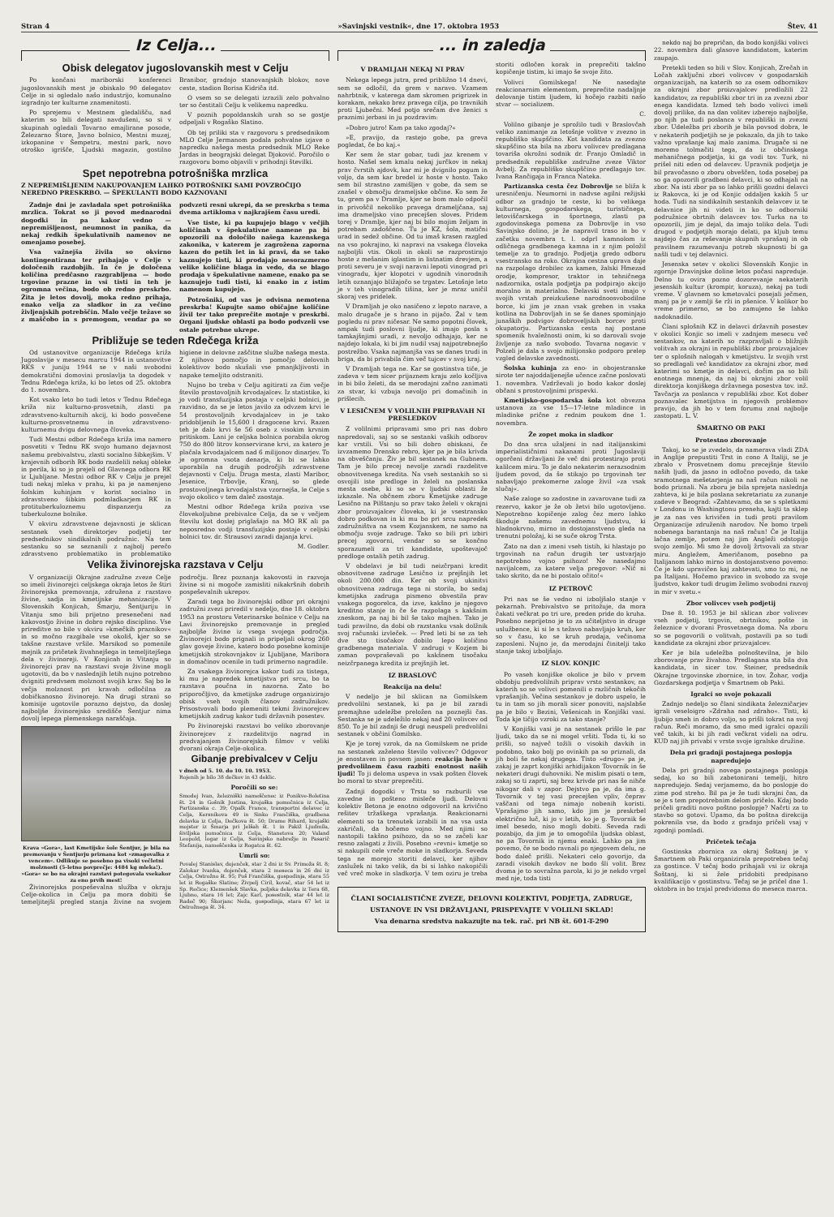Stran 4 »Savinjski vestnik«, dne 17. oktobra 1953 Štev. 41
Iz Celja...
Obisk delegatov jugoslovanskih mest v Celju
Po končani mariborski konferenci jugoslovanskih mest je obiskalo 90 delegatov Celje in si ogledalo našo industrijo, komunalno izgradnjo ter kulturne znamenitosti.
Po sprejemu v Mestnem gledališču, nad katerim so bili delegati navdušeni, so si v skupinah ogledali Tovarno emajlirane posode, Železarno Štore, Javno bolnico, Mestni muzej, izkopanine v Šempetru, mestni park, novo otroško igrišče, Ljudski magazin, gostilno Branibor, gradnjo stanovanjskih blokov, nove ceste, stadion Borisa Kidriča itd.
O vsem so se delegati izrazili zelo pohvalno ter so čestitali Celju k velikemu napredku.
V poznih popoldanskih urah so se gostje odpeljali v Rogaško Slatino.
Ob tej priliki sta v razgovoru s predsednikom MLO Celje Jermanom podala pohvalne izjave o napredku našega mesta predsednik MLO Reke Jardas in beograjski delegat Djoković. Poročilo o razgovoru bomo objavili v prihodnji številki.
Spet nepotrebna potrošniška mrzlica
Z NEPREMIŠLJENIM NAKUPOVANJEM LAHKO POTROŠNIKI SAMI POVZROČIJO NEREDNO PRESKRBO. — ŠPEKULANTI BODO KAZNOVANI
Zadnje dni je zavladala spet potrošniška mrzlica. Tokrat so ji povod mednarodni dogodki in pa kakor vedno — nepremišljenost, neumnost in panika, da nekaj redkih špekulativnih namenov ne omenjamo posebej.
Vsa važnejša živila so okvirno kontingentirana ter prihajajo v Celje v določenih razdobjih. In če je določena količina predčasno razgrabljena — bodo trgovine prazne in vsi tisti in teh je ogromna večina, bodo ob redno preskrbo. Žita je letos dovolj, moka redno prihaja, enako velja za sladkor in za večino življenjskih potrebščin. Malo večje težave so z maščobo in s premogom, vendar pa so podvzeti resni ukrepi, da se preskrba s tema dvema artikloma v najkrajšem času uredi.
Vse tiste, ki pa kupujejo blago v večjih količinah v špekulativne namene pa bi opozorili na določilo našega kazenskega zakonika, v katerem je zagrožena zaporna kazen do petih let in ki pravi, da se tako kaznujejo tisti, ki prodajajo nesorazmerno velike količine blaga in vedo, da se blago prodaja v špekulativne namene, enako pa se kaznujejo tudi tisti, ki enako in z istim namenom kupujejo.
Potrošniki, od vas je odvisna nemotena preskrba! Kupujte samo običajne količine živil ter tako preprečite motnje v preskrbi. Organi ljudske oblasti pa bodo podvzeli vse ostale potrebne ukrepe.
Približuje se teden Rdečega križa
Od ustanovitve organizacije Rdečega križa Jugoslavije v mesecu marcu 1944 in ustanovitve RKS v juniju 1944 se v naši svobodni demokratični domovini proslavlja ta dogodek v Tednu Rdečega križa, ki bo letos od 25. oktobra do 1. novembra.
Kot vsako leto bo tudi letos v Tednu Rdečega križa niz kulturno-prosvetnih, zlasti pa zdravstveno-kulturnih akcij, ki bodo posvečene kulturno-prosvetnemu in zdravstveno-kulturnemu dvigu delovnega človeka.
Tudi Mestni odbor Rdečega križa ima namero posvetiti v Tednu RK svojo humano dejavnost našemu prebivalstvu, zlasti socialno šibkejšim. V krajevnih odborih RK bodo razdelili nekaj obleke in perila, ki so jo prejeli od Glavnega odbora RK iz Ljubljane. Mestni odbor RK v Celju je prejel tudi nekaj mleka v prahu, ki pa je namenjeno šolskim kuhinjam v korist socialno in zdravstveno šibkim podmladkarjem RK in protituberkuloznemu dispanzerju za tuberkulozne bolnike.
V okviru zdravstvene dejavnosti je sklican sestanek vseh direktorjev podjetij ter predsednikov sindikalnih podružnic. Na tem sestanku so se seznanili z najbolj perečo zdravstveno problematiko in problematiko higiene in delovne zaščitne službe našega mesta. Z njihovo pomočjo in pomočjo delovnih kolektivov bodo skušali vse pmanjkljivosti in napake temeljito odstraniti.
Nujno bo treba v Celju agitirati za čim večje število prostovoljnih krvodajalcev. Iz statistike, ki jo vodi transfuzijska postaja v celjski bolnici, je razvidno, da se je letos javilo za odvzem krvi le 54 prostovoljnih krvodajalcev in je tako pridobljenih le 15,600 l dragocene krvi. Razen teh je dalo krvi še 56 oseb z visokim krvnim pritiskom. Lani je celjska bolnica porabila okrog 750 do 800 litrov konservirane krvi, za katero je plačala krvodajalcem nad 6 milijonov dinarjev. To je ogromna vsota denarja, ki bi se lahko uporabila na drugih področjih zdravstvene dejavnosti v Celju. Druga mesta, zlasti Maribor, Jesenice, Trbovlje, Kranj, so glede prostovoljnega krvodajalstva vzornejša, le Celje s svojo okolico v tem daleč zaostaja.
Mestni odbor Rdečega križa poziva vse človekoljubne prebivalce Celja, da se v večjem številu kot doslej priglašajo na MO RK ali pa neposredno vodji transfuzijske postaje v celjski bolnici tov. dr. Strausovi zaradi dajanja krvi.
M. Godler.
Velika živinorejska razstava v Celju
V organizaciji Okrajne zadružne zveze Celje so imeli živinorejci celjskega okraja letos že štiri živinorejska premovanja, združena z razstavo živine, sadja in kmetijske mehanizacije. V Slovenskih Konjicah, Šmarju, Šentjuriju in Vitanju smo bili prijetno presenečeni nad kakovostjo živine in dobro rejsko disciplino. Vse prireditve so bile v okviru »kmečkih praznikov« in so močno razgibale vse okoliš, kjer so se takšne razstave vršile. Marsikod so pomenile mejnik za pričetek živahnejšega in temeljitejšega dela v živinoreji. V Konjicah in Vitanju so živinorejci prav na razstavi svoje živine mogli ugotoviti, da bo v naslednjih letih nujno potrebno dvigniti predvsem molznost svojih krav. Saj bo le večja molznost pri kravah odločilna za dobičkanosno živinorejo. Na drugi strani so komisije ugotovile porazno dejstvo, da doslej najboljše živinorejsko središče Šentjur nima dovolj lepega plemenskega naraščaja.
Krava »Gora«, last Kmetijske šole Šentjur, je bila na premovanju v Šentjurju priznana kot »zmagovalka z vencem«. Odlikuje se posebno pa visoki večletni molznosti (5-letno povprečje: 4484 kg mleka!). »Gora« se bo na okrajni razstavi potegovala vsekakor za eno prvih mest!
Živinorejska pospeševalna služba v okraju Celje-okolica in Celju pa mora dobiti še temeljitejši pregled stanja živine na svojem področju. Brez poznanja kakovosti in razvoja živine si ni mogoče zamisliti nikakršnih dobrih pospeševalnih ukrepov.
Zaradi tega bo živinorejski odbor pri okrajni zadružni zvezi priredil v nedeljo, dne 18. oktobra 1953 na prostoru Veterinarske bolnice v Celju na Lavi živinorejsko premovanje in pregled najboljše živine iz vsega svojega področja. Živinorejci bodo prignali in pripeljali okrog 260 glav goveje živine, katero bodo posebne komisije kmetijskih strokovnjakov iz Ljubljane, Maribora in domačinov ocenile in tudi primerno nagradile.
Za vsakega živinorejca kakor tudi za tistega, ki mu je napredek kmetijstva pri srcu, bo ta razstava poučna in nazorna. Zato bo priporočljivo, da kmetijske zadruge organizirajo obisk vseh svojih članov zadružnikov. Prisostvovali bodo plemeniti tekmi živinorejcev kmetijskih zadrug kakor tudi državnih posestev.
Po živinorejski razstavi bo veliko zborovanje živinorejcev z razdelitvijo nagrad in predvajanjem živinorejskih filmov v veliki dvorani okraja Celje-okolica.
Gibanje prebivalcev v Celju
v dneh od 5. 10. do 10. 10. 1953.
Rojenih je bilo 38 dečkov in 43 deklic.
Poročili so se:
Smodej Ivan, železniški nameščenec iz Ponikve-Boletina št. 24 in Gošnik Justina, krojaška pomočnica iz Celja, Partizanska c. 39; Opalk France, transportni delavec iz Celja, Kersnikova 49 in Sinko Frančiška, gradbena delavka iz Celja, Dečkova št. 50; Drame Rihard, krojaški mojster iz Šmarja pri Jelšah št. 1 in Pakiž Ljudmila, šiviljska pomočnica iz Celja, Stanetova 20; Valand Leopold, logar iz Celja, Savinjsko nabrežje in Pasarič Štefanija, nameščenka iz Rogatca št. 62.
Umrli so:
Povalej Stanislav, dojenček, star 2 dni iz Sv. Primoža št. 8; Zalokar Ivanka, dojenček, stara 2 meseca in 26 dni iz Celja, Ostrožno št. 95; Poš Frančiška, gospodinja, stara 55 let iz Rogaške Slatine; Živpelj Ciril, kovač, star 54 let iz Sp. Rečice; Klemenšek Slavka, poljska delavka iz Tera 68, Ljubno, stara 16 let; Zajc Karl, posestnik, star 44 let iz Radeč 90; Škorjanc Neža, gospodinja, stara 67 let iz Ostrožnega št. 34.
... in zaledja
V DRAMLJAH NEKAJ NI PRAV
Nekega lepega jutra, pred približno 14 dnevi, sem se odločil, da grem v naravo. Vzamem nahrbtnik, v katerega dam skromen prigrizek in korakam, nekako brez pravega cilja, po travnikih proti Ljubečni. Med potjo srečam dve ženici s praznimi jerbasi in ju pozdravim:
»Dobro jutro! Kam pa tako zgodaj?«
»E, pravijo, da rastejo gobe, pa greva pogledat, če bo kaj.«
Ker sem že star gobar, tudi jaz krenem v hosto. Našel sem kmalu nekaj jurčkov in nekaj prav čvrstih ajdovk, kar mi je dvignilo pogum in voljo, da sem kar bredel iz hoste v hosto. Tako sem bil strastno zamišljen v gobe, da sem se znašel v območju drameljske občine. Ko sem že tu, grem pa v Dramlje, kjer se bom malo odpočil in privoščil nekoliko pravega drameljčana, saj ima drameljsko vino precejšen sloves. Pridem torej v Dramlje, kjer naj bi bilo mojim željam in potrebam zadoščeno. Tu je KZ, šola, matični urad in sedež občine. Od tu imaš krasen razgled na vso pokrajino, ki napravi na vsakega človeka najboljši vtis. Okoli in okoli se razprostirajo hoste z mešanim iglastim in listnatim drevjem, a proti severu je v svoji naravni lepoti vinograd pri vinogradu, kjer klopotci v ugodnih vinorodnih letih oznanjajo bližajočo se trgatev. Letošnje leto je v teh vinogradih tišina, ker je mraz uničil skoraj ves pridelek.
V Dramljah je oko nasičeno z lepoto narave, a malo drugače je s hrano in pijačo. Žal v tem pogledu ni prav ničesar. Ne samo popotni človek, ampak tudi poslovni ljudje, ki imajo posla s tamkajšnjimi uradi, z nevoljo odhajajo, ker ne najdejo lokala, ki bi jim nudil vsaj najpotrebnejšo postrežbo. Vsaka najmanjša vas se danes trudi in briga, da bi privabila čim več tujcev v svoj kraj.
V Dramljah tega ne. Kar se gostinstva tiče, je zadeva v tem sicer prijaznem kraju zelo kočljiva in bi bilo želeti, da se merodajni začno zanimati za stvar, ki vzbuja nevoljo pri domačinih in prišlecih.
V LESIČNEM V VOLILNIH PRIPRAVAH NI PRESLEDKOV
Z volilnimi pripravami smo pri nas dobro napredovali, saj so se sestanki vaških odborov kar vrstili. Vsi so bili dobro obiskani, če izvzamemo Drensko rebro, kjer pa je bila krivda na obveščanju. Živ je bil sestanek na Gubnem. Tam je bilo precej nevolje zaradi razdelitve obnovitvenega kredita. Na vseh sestankih so si osvojili iste predloge in želeli na poslanska mesta osebe, ki so se v ljudski oblasti že izkazale. Na občnem zboru Kmetijske zadruge Lesično na Pilštanju so prav tako želeli v okrajni zbor proizvajalcev človeka, ki je vsestransko dobro podkovan in ki mu bo pri srcu napredek zadružništva na vsem Kozjanskem, ne samo na območju svoje zadruge. Tako so bili pri izbiri precej zgovorni, vendar so se končno sporazumeli za tri kandidate, upoštevajoč predloge ostalih petih zadrug.
V obdelavi je bil tudi neizčrpani kredit obnovitvene zadruge Lesično iz prejšnjih let okoli 200.000 din. Ker ob svoji ukinitvi obnovitvena zadruga tega ni storila, bo sedaj kmetijska zadruga pismeno obvestila prav vsakega pogorelca, da izve, kakšno je njegovo kreditno stanje in če še razpolaga s kakšnim zneskom, pa naj bi bil še tako majhen. Tako je tudi pravilno, da dobi ob razstanku vsak dolžnik svoj računski izvleček. — Pred leti bi se za teh dve sto tisočakov dobilo lepo količino gradbenega materiala. V zadrugi v Kozjem bi zaman povpraševali po kakšnem tisočaku neizčrpanega kredita iz prejšnjih let.
IZ BRASLOVČ
Reakcija na delu!
V nedeljo je bil sklican na Gomilskem predvolilni sestanek, ki pa je bil zaradi premajhne udeležbe preložen na poznejši čas. Sestanka se je udeležilo nekaj nad 20 volivcev od 850. To je bil zadnji še drugi neuspeli predvolilni sestanek v občini Gomilsko.
Kje je torej vzrok, da na Gomilskem ne pride na sestanek zaželeno število volivcev? Odgovor je enostaven in povsem jasen: reakcija hoče v predvolilnem času razbiti enotnost naših ljudi! To ji deloma uspeva in vsak pošten človek bo moral to stvar preprečiti.
Zadnji dogodki v Trstu so razburili vse zavedne in pošteno misleče ljudi. Delovni kolektiv Betona je enotno odgovoril na krivično rešitev tržaškega vprašanja. Reakcionarni elementi so ta trenutek izrabili in na vsa usta zakričali, da hočemo vojno. Med njimi so nastopili takšno psihozo, da so se začeli kar resno zalagati z živili. Posebno »revni« kmetje so si nakupili cele vreče moke in sladkorja. Seveda tega ne morejo storiti delavci, ker njihov zaslužek ni tako velik, da bi si lahko nakopičili več vreč moke in sladkorja. V tem oziru je treba storiti odločen korak in preprečiti takšno kopičenje tistim, ki imajo še svoje žito.
Volivci Gomilskega! Ne nasedajte reakcionarnim elementom, preprečite nadaljnje delovanje tistim ljudem, ki hočejo razbiti našo stvar — socializem.
C.
Volilno gibanje je sprožilo tudi v Braslovčah veliko zanimanje za letošnje volitve v zvezno in republiško skupščino. Kot kandidata za zvezno skupščino sta bila na zboru volivcev predlagana tovariša okrožni sodnik dr. Franjo Omladič in predsednik republiške zadružne zveze Viktor Avbelj. Za republiško skupščino predlagajo tov. Ivana Rančigaja in Franca Nateka.
Partizanska cesta čez Dobrovlje se bliža k uresničenju. Neumorni in nadvse agilni režijski odbor za gradnjo te ceste, ki bo velikega kulturnega, gospodarskega, turističnega, letoviščarskega in športnega, zlasti pa zgodovinskega pomena za Dobrovlje in vso Savinjsko dolino, je že napravil traso in bo v začetku novembra t. l. odprl kamnolom iz odličnega gradbenega kamna in z njim položil temelje za to gradnjo. Podjetja gredo odboru vsestransko na roko. Okrajna cestna uprava daje na razpolago drobilec za kamen, žalski Hmezad orodje, kompresor, traktor in tehničnega nadzornika, ostala podjetja pa podpirajo akcijo moralno in materialno. Delavski sveti imajo v svojih vrstah preizkušene narodnoosvobodilne borce, ki jim je znan vsak greben in vsaka kotlina na Dobrovljah in se še danes spominjajo junaških podvigov dobroveljskih borcev proti okupatorju. Partizanska cesta naj postane spomenik hvaležnosti onim, ki so darovali svoje življenje za našo svobodo. Tovarna nogavic v Polzeli je dala s svojo milijonsko podporo prelep vzgled delavske zavednosti.
Šolska kuhinja za eno- in obojestranske sirote ter najoddaljenejše učence začne poslovati 1. novembra. Vzdrževali jo bodo kakor doslej občani s prostovoljnimi prispevki.
Kmetijsko-gospodarska šola kot obvezna ustanova za vse 15—17-letne mladince in mladinke prične z rednim poukom dne 1. novembra.
Že zopet moka in sladkor
Do dna srca užaljeni in nad italijanskimi imperialističnimi nakanami proti Jugoslaviji ogorčeni državljani že več dni protestirajo proti kalilcem miru. To je dalo nekaterim nerazsodnim ljudem povod, da še stikajo po trgovinah ter nabavljajo prekomerne zaloge živil »za vsak slučaj«.
Naše zaloge so zadostne in zavarovane tudi za rezervo, kakor je že ob žetvi bilo ugotovljeno. Nepotrebno kopičenje zalog čez mero lahko škoduje našemu zavednemu ljudstvu, ki hladnokrvno, mirno in dostojanstveno gleda na trenutni položaj, ki se suče okrog Trsta.
Zato na dan z imeni vseh tistih, ki hlastajo po trgovinah na račun drugih ter ustvarjajo nepotrebno vojno psihozo! Ne nasedajmo navijalcem, za katere velja pregovor: »Nič ni tako skrito, da ne bi postalo očito!«
IZ PETROVČ
Pri nas se še vedno ni izboljšalo stanje v pekarnah. Prebivalstvo se pritožuje, da mora čakati večkrat po tri ure, preden pride do kruha. Posebno neprijetno je to za učiteljstvo in druge uslužbence, ki si le s težavo nabavljajo kruh, ker so v času, ko se kruh prodaja, večinoma zaposleni. Nujno je, da merodajni činitelji tako stanje takoj izboljšajo.
IZ SLOV. KONJIC
Po vaseh konjiške okolice je bilo v prvem obdobju predvolilnih priprav vrsto sestankov, na katerih so se volivci pomenili o različnih tekočih vprašanjih. Večina sestankov je dobro uspelo, le tu in tam so jih morali sicer ponoviti, najslabše pa je bilo v Bezini, Vešenicah in Konjiški vasi. Toda kje tičijo vzroki za tako stanje?
V Konjiški vasi je na sestanek prišlo le par ljudi, tako da se ni mogel vršiti. Toda ti, ki so prišli, so največ tožili o visokih davkih in podobno, tako bolj po ovinkih pa so priznali, da jih boli še nekaj drugega. Tisto »drugo« pa je, zakaj je zaprt konjiški arhidijakon Tovornik in še nekateri drugi duhovniki. Ne mislim pisati o tem, zakaj so ti zaprti, saj brez krivde pri nas še nihče nikogar dali v zapor. Dejstvo pa je, da ima g. Tovornik v tej vasi precejšen vpliv, čeprav vaščani od tega nimajo nobenih koristi. Vprašajmo jih samo, kdo jim je preskrbel električno luč, ki jo v letih, ko je g. Tovornik še imel besedo, niso mogli dobiti. Seveda radi pozabijo, da jim je to omogočila ljudska oblast, ne pa Tovornik in njemu enaki. Lahko pa jim povemo, če se bodo ravnali po njegovem delu, ne bodo daleč prišli. Nekateri celo govorijo, da zaradi visokih davkov ne bodo šli volit. Brez dvoma je to sovražna parola, ki jo je nekdo vrgel med nje, toda tisti
ČLANI SOCIALISTIČNE ZVEZE, DELOVNI KOLEKTIVI, PODJETJA, ZADRUGE, USTANOVE IN VSI DRŽAVLJANI, PRISPEVAJTE V VOLILNI SKLAD!
Vsa denarna sredstva nakazujte na tek. rač. pri NB št. 601-T-290
nekdo naj bo prepričan, da bodo konjiški volivci 22. novembra dali glasove kandidatom, katerim zaupajo.
Pretekli teden so bili v Slov. Konjicah, Zrečah in Ločah zaključni zbori volivcev v gospodarskih organizacijah, na katerih so za osem odbornikov za okrajni zbor proizvajalcev predložili 22 kandidatov, za republiški zbor tri in za zvezni zbor enega kandidata. Izmed teh bodo volivci imeli dovolj prilike, da na dan volitev izberejo najboljše, po njih pa tudi poslanca v republiški in zvezni zbor. Udeležba pri zborih je bila povsod dobra, le v nekaterih podjetjih se je pokazalo, da jih to tako važno vprašanje kaj malo zanima. Drugače si ne moremo tolmačiti tega, da iz občinskega mehaničnega podjetja, ki ga vodi tov. Turk, ni prišel niti eden od delavcev. Upravnik podjetja je bil pravočasno o zboru obveščen, toda posebej pa so ga opozorili gradbeni delavci, ki so odhajali na zbor. Na isti zbor pa so lahko prišli gozdni delavci iz Rakovca, ki je od Konjic oddaljen kakih 5 ur hoda. Tudi na sindikalnih sestankih delavcev iz te delavnice jih ni videti in ko so odborniki podružnice obrtnih delavcev tov. Turka na to opozorili, jim je dejal, da imajo toliko dela. Tudi drugod v podjetjih morajo delati, pa kljub temu najdejo čas za reševanje skupnih vprašanj in ob pravilnem razumevanju potreb skupnosti bi ga našli tudi v tej delavnici.
Jesenska setev v okolici Slovenskih Konjic in zgornje Dravinjske doline letos počasi napreduje. Delno tu ovira pozno dozorevanje nekaterih jesenskih kultur (krompir, koruza), nekaj pa tudi vreme. V glavnem so kmetovalci posejali ječmen, manj pa je v zemlji še rži in pšenice. V kolikor bo vreme primerno, se bo zamujeno še lahko nadoknadilo.
Člani splošnih KZ in delavci državnih posestev v okolici Konjic so imeli v zadnjem mesecu več sestankov, na katerih so razpravljali o bližnjih volitvah za okrajni in republiški zbor proizvajalcev ter o splošnih nalogah v kmetijstvu. Iz svojih vrst so predlagali več kandidatov za okrajni zbor, med katerimi so kmetje in delavci, dočim pa so bili enotnega mnenja, da naj bi okrajni zbor volil direktorja konjiškega državnega posestva tov. inž. Tavčarja za poslanca v republiški zbor. Kot dober poznavalec kmetijstva in njegovih problemov pravijo, da jih bo v tem forumu znal najbolje zastopati. L. V.
ŠMARTNO OB PAKI
Protestno zborovanje
Takoj, ko se je zvedelo, da namerava vladi ZDA in Anglije prepustiti Trst in cono A Italiji, se je zbralo v Prosvetnem domu precejšnje število naših ljudi, da jasno in odločno povedo, da take sramotnega mešetarjenja na naš račun nikoli ne bodo priznali. Na zboru je bila sprejeta naslednja zahteva, ki je bila poslana sekretariatu za zunanje zadeve v Beograd: »Zahtevamo, da se s spletkami v Londonu in Washingtonu preneha, kajti ta sklep je za nas ves krivičen in tudi proti pravilom Organizacije združenih narodov. Ne bomo trpeli nobenega barantanja na naš račun! Če je Italija lačna zemlje, potem naj jim Angleži odstopijo svojo zemljo. Mi smo že dovolj žrtvovali za stvar miru. Angležem, Američanom, posebno pa Italijanom lahko mirno in dostojanstveno povemo: Če je kdo upravičen kaj zahtevati, smo to mi, ne pa Italijani. Hočemo pravico in svobodo za svoje ljudstvo, kakor tudi drugim želimo svobodni razvoj in mir v svetu.«
Zbor volivcev vseh podjetij
Dne 8. 10. 1953 je bil sklican zbor volivcev vseh podjetij, trgovin, obrtnikov, pošte in železnice v dvorani Prosvetnega doma. Na zboru so se pogovorili o volitvah, postavili pa so tudi kandidate za okrajni zbor prizvajalcev.
Ker je bila udeležba polnoštevilna, je bilo zborovanje prav živahno. Predlagana sta bila dva kandidata, in sicer tov. Steiner, predsednik Okrajne trgovinske zbornice, in tov. Žohar, vodja Gozdarskega podjetja v Šmartnem ob Paki.
Igralci so svoje pokazali
Zadnjo nedeljo so člani sindikata železničarjev igrali veseloigro »Zdraha nad zdraho«. Tisti, ki ljubijo smeh in dobro voljo, so prišli tokrat na svoj račun. Reči moramo, da smo med igralci opazili več takih, ki bi jih radi večkrat videli na odru. KUD naj jih privabi v vrste svoje igralske družine.
Dela pri gradnji postajnega poslopja napredujejo
Dela pri gradnji novega postajnega poslopja sedaj, ko so bili zabetonirani temelji, hitro napredujejo. Sedaj verjamemo, da bo poslopje do zime pod streho. Bil pa je že tudi skrajni čas, da se je s tem prepotrebnim delom pričelo. Kdaj bodo pričeli graditi novo poštno poslopje? Načrti za to stavbo so gotovi. Upamo, da bo poštna direkcija pokrenila vse, da bodo z gradnjo pričeli vsaj v zgodnji pomladi.
Pričetek tečaja
Gostinska zbornica za okraj Šoštanj je v Šmartnem ob Paki organizirala prepotreben tečaj za gostince. V tečaj bodo prihajali vsi iz okraja Šoštanj, ki si žele pridobiti predpisano kvalifikacijo v gostinstvu. Tečaj se je pričel dne 1. oktobra in bo trajal predvidoma do meseca marca.